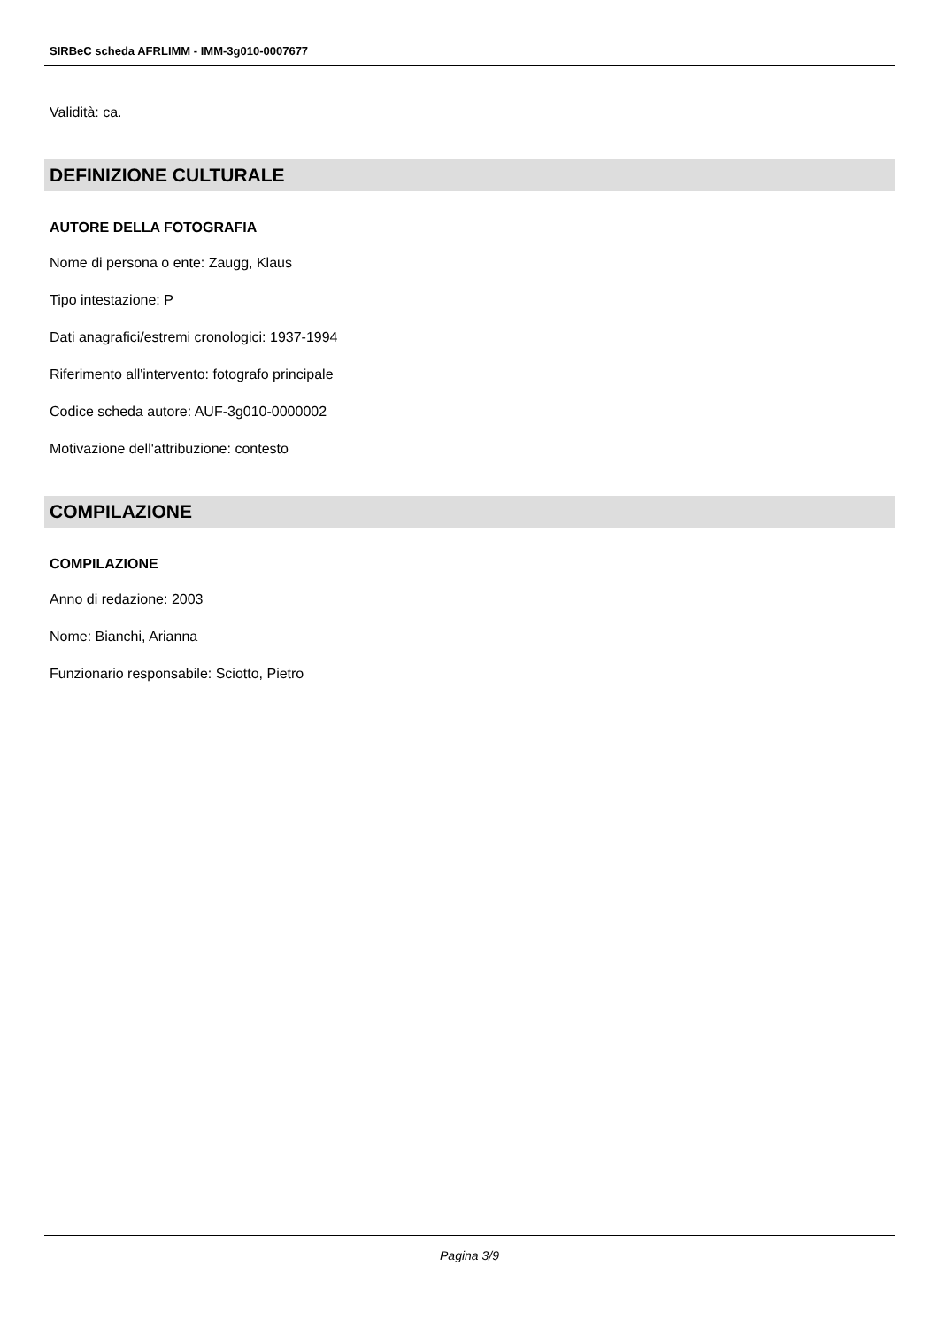SIRBeC scheda AFRLIMM - IMM-3g010-0007677
Validità: ca.
DEFINIZIONE CULTURALE
AUTORE DELLA FOTOGRAFIA
Nome di persona o ente: Zaugg, Klaus
Tipo intestazione: P
Dati anagrafici/estremi cronologici: 1937-1994
Riferimento all'intervento: fotografo principale
Codice scheda autore: AUF-3g010-0000002
Motivazione dell'attribuzione: contesto
COMPILAZIONE
COMPILAZIONE
Anno di redazione: 2003
Nome: Bianchi, Arianna
Funzionario responsabile: Sciotto, Pietro
Pagina 3/9